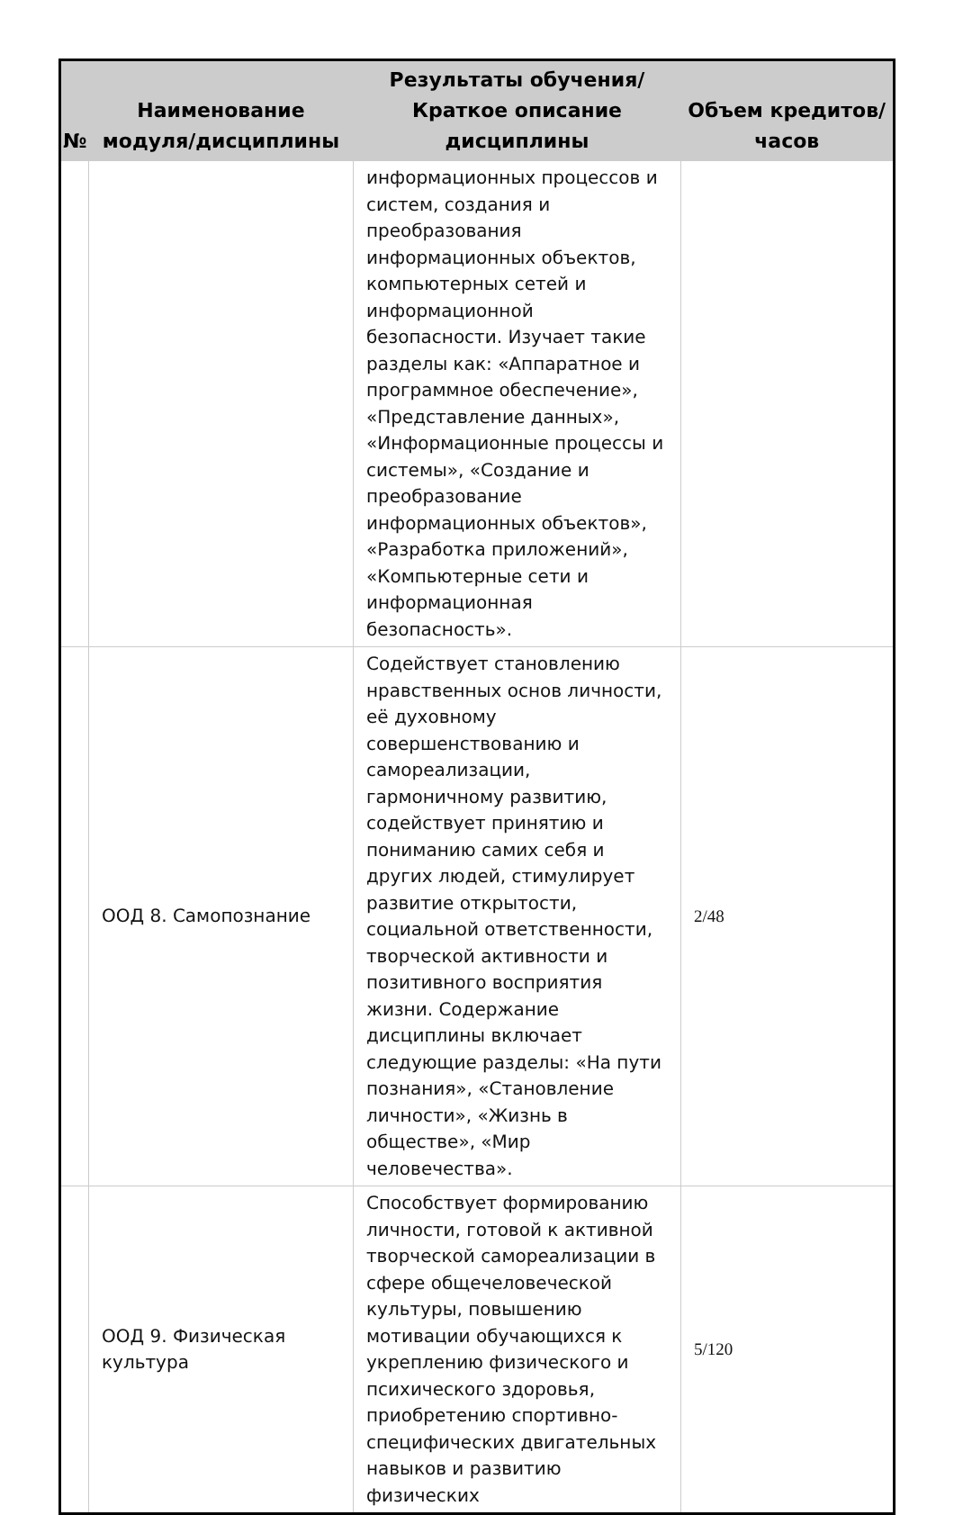| № | Наименование модуля/дисциплины | Результаты обучения/Краткое описание дисциплины | Объем кредитов/часов |
| --- | --- | --- | --- |
| | | информационных процессов и систем, создания и преобразования информационных объектов, компьютерных сетей и информационной безопасности. Изучает такие разделы как: «Аппаратное и программное обеспечение», «Представление данных», «Информационные процессы и системы», «Создание и преобразование информационных объектов», «Разработка приложений», «Компьютерные сети и информационная безопасность». | |
| | ООД 8. Самопознание | Содействует становлению нравственных основ личности, её духовному совершенствованию и самореализации, гармоничному развитию, содействует принятию и пониманию самих себя и других людей, стимулирует развитие открытости, социальной ответственности, творческой активности и позитивного восприятия жизни. Содержание дисциплины включает следующие разделы: «На пути познания», «Становление личности», «Жизнь в обществе», «Мир человечества». | 2/48 |
| | ООД 9. Физическая культура | Способствует формированию личности, готовой к активной творческой самореализации в сфере общечеловеческой культуры, повышению мотивации обучающихся к укреплению физического и психического здоровья, приобретению спортивно-специфических двигательных навыков и развитию физических | 5/120 |